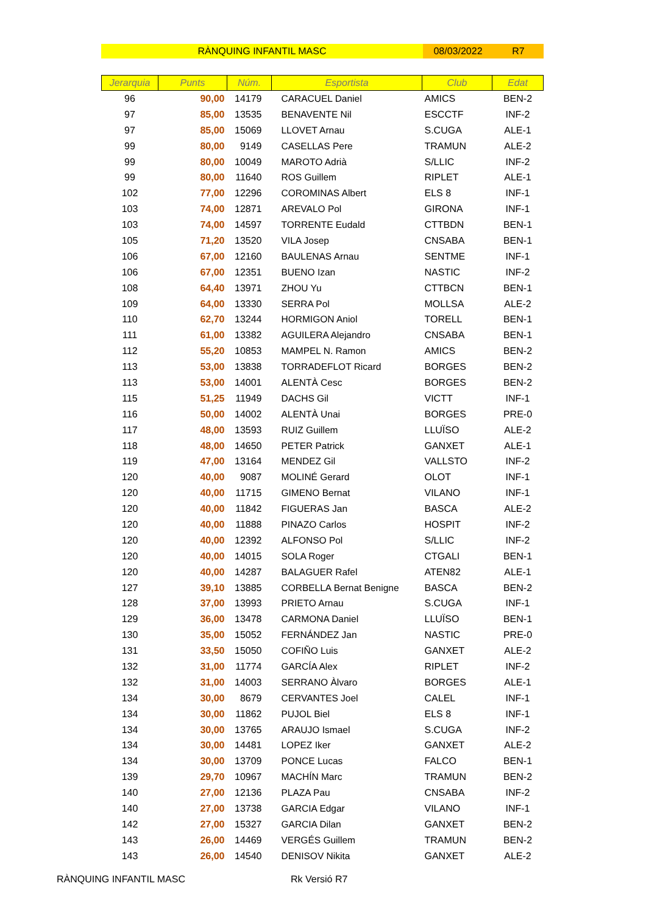RÀNQUING INFANTIL MASC 08/03/2022 R7
| Jerarquia | Punts | Núm. | Esportista | Club | Edat |
| --- | --- | --- | --- | --- | --- |
| 96 | 90,00 | 14179 | CARACUEL Daniel | AMICS | BEN-2 |
| 97 | 85,00 | 13535 | BENAVENTE Nil | ESCCTF | INF-2 |
| 97 | 85,00 | 15069 | LLOVET Arnau | S.CUGA | ALE-1 |
| 99 | 80,00 | 9149 | CASELLAS Pere | TRAMUN | ALE-2 |
| 99 | 80,00 | 10049 | MAROTO Adrià | S/LLIC | INF-2 |
| 99 | 80,00 | 11640 | ROS Guillem | RIPLET | ALE-1 |
| 102 | 77,00 | 12296 | COROMINAS Albert | ELS 8 | INF-1 |
| 103 | 74,00 | 12871 | AREVALO Pol | GIRONA | INF-1 |
| 103 | 74,00 | 14597 | TORRENTE Eudald | CTTBDN | BEN-1 |
| 105 | 71,20 | 13520 | VILA Josep | CNSABA | BEN-1 |
| 106 | 67,00 | 12160 | BAULENAS Arnau | SENTME | INF-1 |
| 106 | 67,00 | 12351 | BUENO Izan | NASTIC | INF-2 |
| 108 | 64,40 | 13971 | ZHOU Yu | CTTBCN | BEN-1 |
| 109 | 64,00 | 13330 | SERRA Pol | MOLLSA | ALE-2 |
| 110 | 62,70 | 13244 | HORMIGON Aniol | TORELL | BEN-1 |
| 111 | 61,00 | 13382 | AGUILERA Alejandro | CNSABA | BEN-1 |
| 112 | 55,20 | 10853 | MAMPEL N. Ramon | AMICS | BEN-2 |
| 113 | 53,00 | 13838 | TORRADEFLOT Ricard | BORGES | BEN-2 |
| 113 | 53,00 | 14001 | ALENTÀ Cesc | BORGES | BEN-2 |
| 115 | 51,25 | 11949 | DACHS Gil | VICTT | INF-1 |
| 116 | 50,00 | 14002 | ALENTÀ Unai | BORGES | PRE-0 |
| 117 | 48,00 | 13593 | RUIZ Guillem | LLUÏSO | ALE-2 |
| 118 | 48,00 | 14650 | PETER Patrick | GANXET | ALE-1 |
| 119 | 47,00 | 13164 | MENDEZ Gil | VALLSTO | INF-2 |
| 120 | 40,00 | 9087 | MOLINÉ Gerard | OLOT | INF-1 |
| 120 | 40,00 | 11715 | GIMENO Bernat | VILANO | INF-1 |
| 120 | 40,00 | 11842 | FIGUERAS Jan | BASCA | ALE-2 |
| 120 | 40,00 | 11888 | PINAZO Carlos | HOSPIT | INF-2 |
| 120 | 40,00 | 12392 | ALFONSO Pol | S/LLIC | INF-2 |
| 120 | 40,00 | 14015 | SOLA Roger | CTGALI | BEN-1 |
| 120 | 40,00 | 14287 | BALAGUER Rafel | ATEN82 | ALE-1 |
| 127 | 39,10 | 13885 | CORBELLA Bernat Benigne | BASCA | BEN-2 |
| 128 | 37,00 | 13993 | PRIETO Arnau | S.CUGA | INF-1 |
| 129 | 36,00 | 13478 | CARMONA Daniel | LLUÏSO | BEN-1 |
| 130 | 35,00 | 15052 | FERNÁNDEZ Jan | NASTIC | PRE-0 |
| 131 | 33,50 | 15050 | COFIÑO Luis | GANXET | ALE-2 |
| 132 | 31,00 | 11774 | GARCÍA Alex | RIPLET | INF-2 |
| 132 | 31,00 | 14003 | SERRANO Àlvaro | BORGES | ALE-1 |
| 134 | 30,00 | 8679 | CERVANTES Joel | CALEL | INF-1 |
| 134 | 30,00 | 11862 | PUJOL Biel | ELS 8 | INF-1 |
| 134 | 30,00 | 13765 | ARAUJO Ismael | S.CUGA | INF-2 |
| 134 | 30,00 | 14481 | LOPEZ Iker | GANXET | ALE-2 |
| 134 | 30,00 | 13709 | PONCE Lucas | FALCO | BEN-1 |
| 139 | 29,70 | 10967 | MACHÍN Marc | TRAMUN | BEN-2 |
| 140 | 27,00 | 12136 | PLAZA Pau | CNSABA | INF-2 |
| 140 | 27,00 | 13738 | GARCIA Edgar | VILANO | INF-1 |
| 142 | 27,00 | 15327 | GARCIA Dilan | GANXET | BEN-2 |
| 143 | 26,00 | 14469 | VERGÉS Guillem | TRAMUN | BEN-2 |
| 143 | 26,00 | 14540 | DENISOV Nikita | GANXET | ALE-2 |
RÀNQUING INFANTIL MASC Rk Versió R7